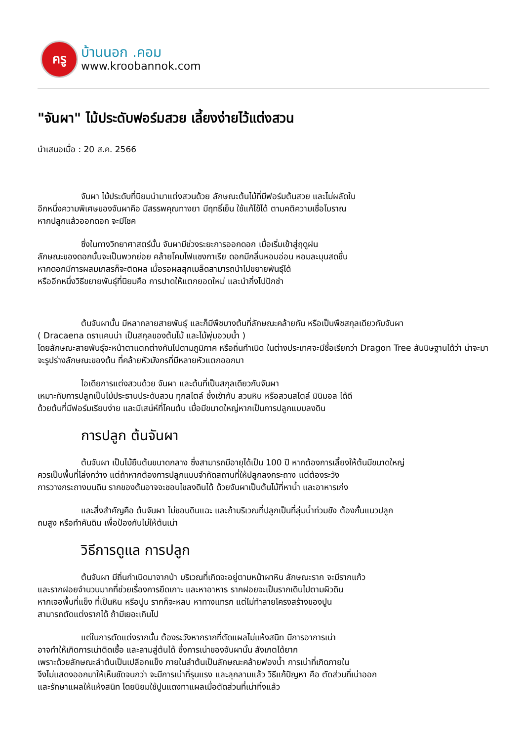ครู
บ้านนอก .คอม
www.kroobannok.com
"จันผา" ไม้ประดับฟอร์มสวย เลี้ยงง่ายไว้แต่งสวน
นำเสนอเมื่อ : 20 ส.ค. 2566
จันผา ไม้ประดับที่นิยมนำมาแต่งสวนด้วย ลักษณะต้นไม้ที่มีฟอร์มต้นสวย และไม่ผลัดใบ
อีกหนึ่งความพิเศษของจันผาคือ มีสรรพคุณทางยา มีฤทธิ์เย็น ใช้แก้ไข้ได้ ตามคติความเชื่อโบราณ
หากปลูกแล้วออกดอก จะมีโชค
ซึ่งในทางวิทยาศาสตร์นั้น จันผามีช่วงระยะการออกดอก เมื่อเริ่มเข้าสู่ฤดูฝน
ลักษณะของดอกนั้นจะเป็นพวกย่อย คล้ายโคมไฟแชงกาเรีย ดอกมีกลิ่นหอมอ่อน หอมละมุนสดชื่น
หากดอกมีการผสมเกสรก็จะติดผล เมื่อรอผลสุกเมล็ดสามารถนำไปขยายพันธุ์ได้
หรืออีกหนึ่งวิธีขยายพันธุ์ที่นิยมคือ การปาดให้แตกยอดใหม่ และนำกิ่งไปปักชำ
ต้นจันผานั้น มีหลากลายสายพันธุ์ และก็มีพืชบางต้นที่ลักษณะคล้ายกัน หรือเป็นพืชสกุลเดียวกับจันผา
( Dracaena ดราแคนน่า เป็นสกุลของต้นไม้ และไม้พุ่มอวบน้ำ )
โดยลักษณะสายพันธุ์จะหน้าตาแตกต่างกันไปตามภูมิภาค หรือถิ่นกำเนิด ในต่างประเทศจะมีชื่อเรียกว่า Dragon Tree สันนิษฐานได้ว่า น่าจะมาจะรูปร่างลักษณะของต้น ที่คล้ายหัวมังกรที่มีหลายหัวแตกออกมา
ไอเดียการแต่งสวนด้วย จันผา และต้นที่เป็นสกุลเดียวกับจันผา
เหมาะกับการปลูกเป็นไม้ประธานประดับสวน ทุกสไตล์ ซึ่งเข้ากับ สวนหิน หรือสวนสไตล์ มินิมอล ได้ดี
ด้วยต้นที่มีฟอร์มเรียบง่าย และมีเสน่ห์ที่โคนต้น เมื่อมีขนาดใหญ่หากเป็นการปลูกแบบลงดิน
การปลูก ต้นจันผา
ต้นจันผา เป็นไม้ยืนต้นขนาดกลาง ซึ่งสามารถมีอายุได้เป็น 100 ปี หากต้องการเลี้ยงให้ต้นมีขนาดใหญ่
ควรเป็นพื้นที่โล่งกว้าง แต่ถ้าหากต้องการปลูกแบบจำกัดสถานที่ให้ปลูกลงกระถาง แต่ต้องระวัง
การวางกระถางบนดิน รากของต้นอาจจะชอนไชลงดินได้ ด้วยจันผาเป็นต้นไม้ที่หาน้ำ และอาหารเก่ง
และสิ่งสำคัญคือ ต้นจันผา ไม่ชอบดินแฉะ และถ้าบริเวณที่ปลูกเป็นที่ลุ่มน้ำท่วมขัง ต้องกั้นแนวปลูก
ถมสูง หรือทำคันดิน เพื่อป้องกันไม่ให้ต้นเน่า
วิธีการดูแล การปลูก
ต้นจันผา มีถิ่นกำเนิดมาจากป่า บริเวณที่เกิดจะอยู่ตามหน้าผาหิน ลักษณะราก จะมีรากแก้ว
และรากฝอยจำนวนมากที่ช่วยเรื่องการยึดเกาะ และหาอาหาร รากฝอยจะเป็นรากเดินไปตามผิวดิน
หากเจอพื้นที่แข็ง ที่เป็นหิน หรือปูน รากก็จะหลบ หาทางแทรก แต่ไม่ทำลายโครงสร้างของปูน
สามารถตัดแต่งรากได้ ถ้ามีเยอะเกินไป
แต่ในการตัดแต่งรากนั้น ต้องระวังหากรากที่ตัดแผลไม่แห้งสนิท มีการอาการเน่า
อาจทำให้เกิดการเน่าติดเชื้อ และลามสู่ต้นได้ ซึ่งการเน่าของจันผานั้น สังเกตได้ยาก
เพราะด้วยลักษณะลำต้นเป็นเปลือกแข็ง ภายในลำต้นเป็นลักษณะคล้ายฟองน้ำ การเน่าที่เกิดภายใน
จึงไม่แสดงออกมาให้เห็นชัดจนกว่า จะมีการเน่าที่รุนแรง และลุกลามแล้ว วิธีแก้ปัญหา คือ ตัดส่วนที่เน่าออก
และรักษาแผลให้แห้งสนิท โดยนิยมใช้ปูนแดงทาแผลเมื่อตัดส่วนที่เน่าทิ้งแล้ว